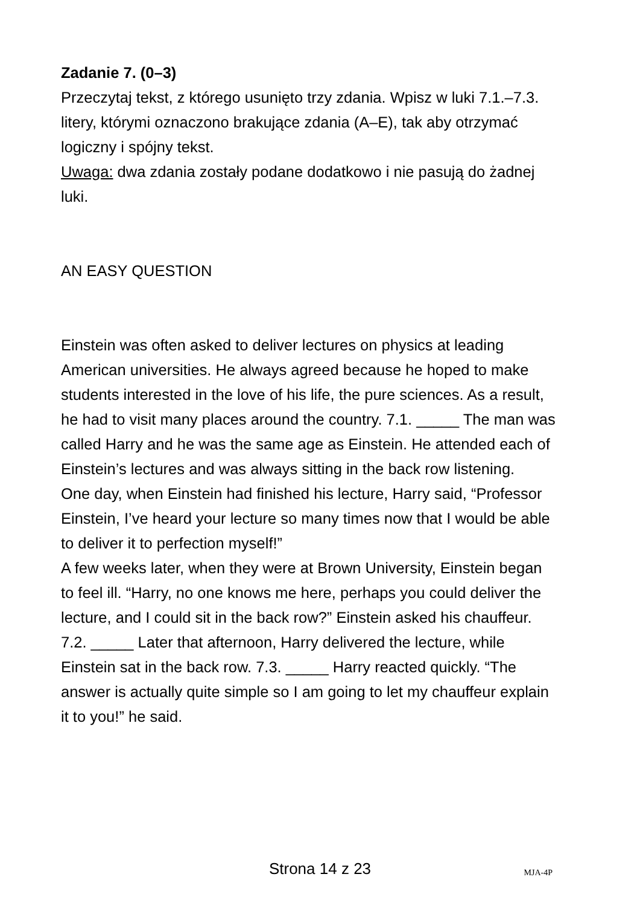Zadanie 7. (0–3)
Przeczytaj tekst, z którego usunięto trzy zdania. Wpisz w luki 7.1.–7.3. litery, którymi oznaczono brakujące zdania (A–E), tak aby otrzymać logiczny i spójny tekst.
Uwaga: dwa zdania zostały podane dodatkowo i nie pasują do żadnej luki.
AN EASY QUESTION
Einstein was often asked to deliver lectures on physics at leading American universities. He always agreed because he hoped to make students interested in the love of his life, the pure sciences. As a result, he had to visit many places around the country. 7.1. _____ The man was called Harry and he was the same age as Einstein. He attended each of Einstein’s lectures and was always sitting in the back row listening.
One day, when Einstein had finished his lecture, Harry said, “Professor Einstein, I’ve heard your lecture so many times now that I would be able to deliver it to perfection myself!”
A few weeks later, when they were at Brown University, Einstein began to feel ill. “Harry, no one knows me here, perhaps you could deliver the lecture, and I could sit in the back row?” Einstein asked his chauffeur. 7.2. _____ Later that afternoon, Harry delivered the lecture, while Einstein sat in the back row. 7.3. _____ Harry reacted quickly. “The answer is actually quite simple so I am going to let my chauffeur explain it to you!” he said.
Strona 14 z 23
MJA-4P